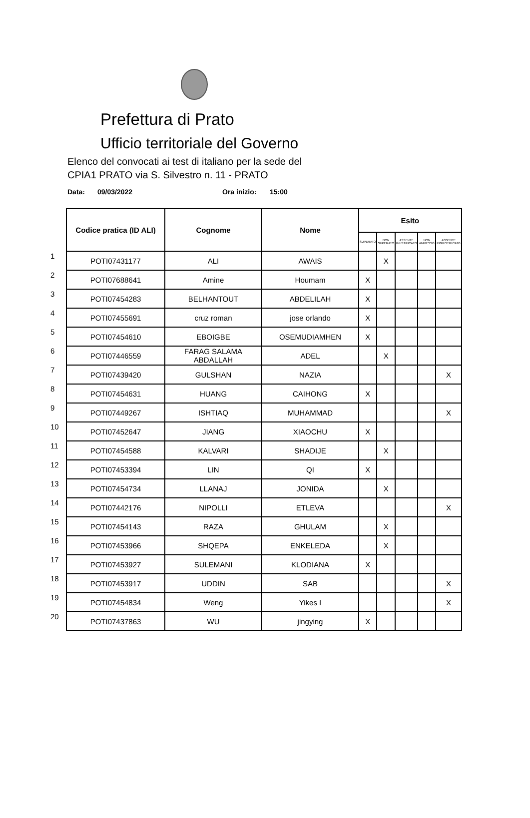Prefettura di Prato
Ufficio territoriale del Governo
Elenco del convocati ai test di italiano per la sede del
CPIA1 PRATO via S. Silvestro n. 11 - PRATO
Data: 09/03/2022 Ora inizio: 15:00
| | Codice pratica (ID ALI) | Cognome | Nome | Esito | | | | |
| | | | | SUPERATO | NON SUPERATO | ASSENTE GIUSTIFICATO | NON AMMESSO | ASSENTE INGIUSTIFICATO |
| 1 | POTI07431177 | ALI | AWAIS | | X | | | |
| 2 | POTI07688641 | Amine | Houmam | X | | | | |
| 3 | POTI07454283 | BELHANTOUT | ABDELILAH | X | | | | |
| 4 | POTI07455691 | cruz roman | jose orlando | X | | | | |
| 5 | POTI07454610 | EBOIGBE | OSEMUDIAMHEN | X | | | | |
| 6 | POTI07446559 | FARAG SALAMA ABDALLAH | ADEL | | X | | | |
| 7 | POTI07439420 | GULSHAN | NAZIA | | | | | X |
| 8 | POTI07454631 | HUANG | CAIHONG | X | | | | |
| 9 | POTI07449267 | ISHTIAQ | MUHAMMAD | | | | | X |
| 10 | POTI07452647 | JIANG | XIAOCHU | X | | | | |
| 11 | POTI07454588 | KALVARI | SHADIJE | | X | | | |
| 12 | POTI07453394 | LIN | QI | X | | | | |
| 13 | POTI07454734 | LLANAJ | JONIDA | | X | | | |
| 14 | POTI07442176 | NIPOLLI | ETLEVA | | | | | X |
| 15 | POTI07454143 | RAZA | GHULAM | | X | | | |
| 16 | POTI07453966 | SHQEPA | ENKELEDA | | X | | | |
| 17 | POTI07453927 | SULEMANI | KLODIANA | X | | | | |
| 18 | POTI07453917 | UDDIN | SAB | | | | | X |
| 19 | POTI07454834 | Weng | Yikes I | | | | | X |
| 20 | POTI07437863 | WU | jingying | X | | | | |